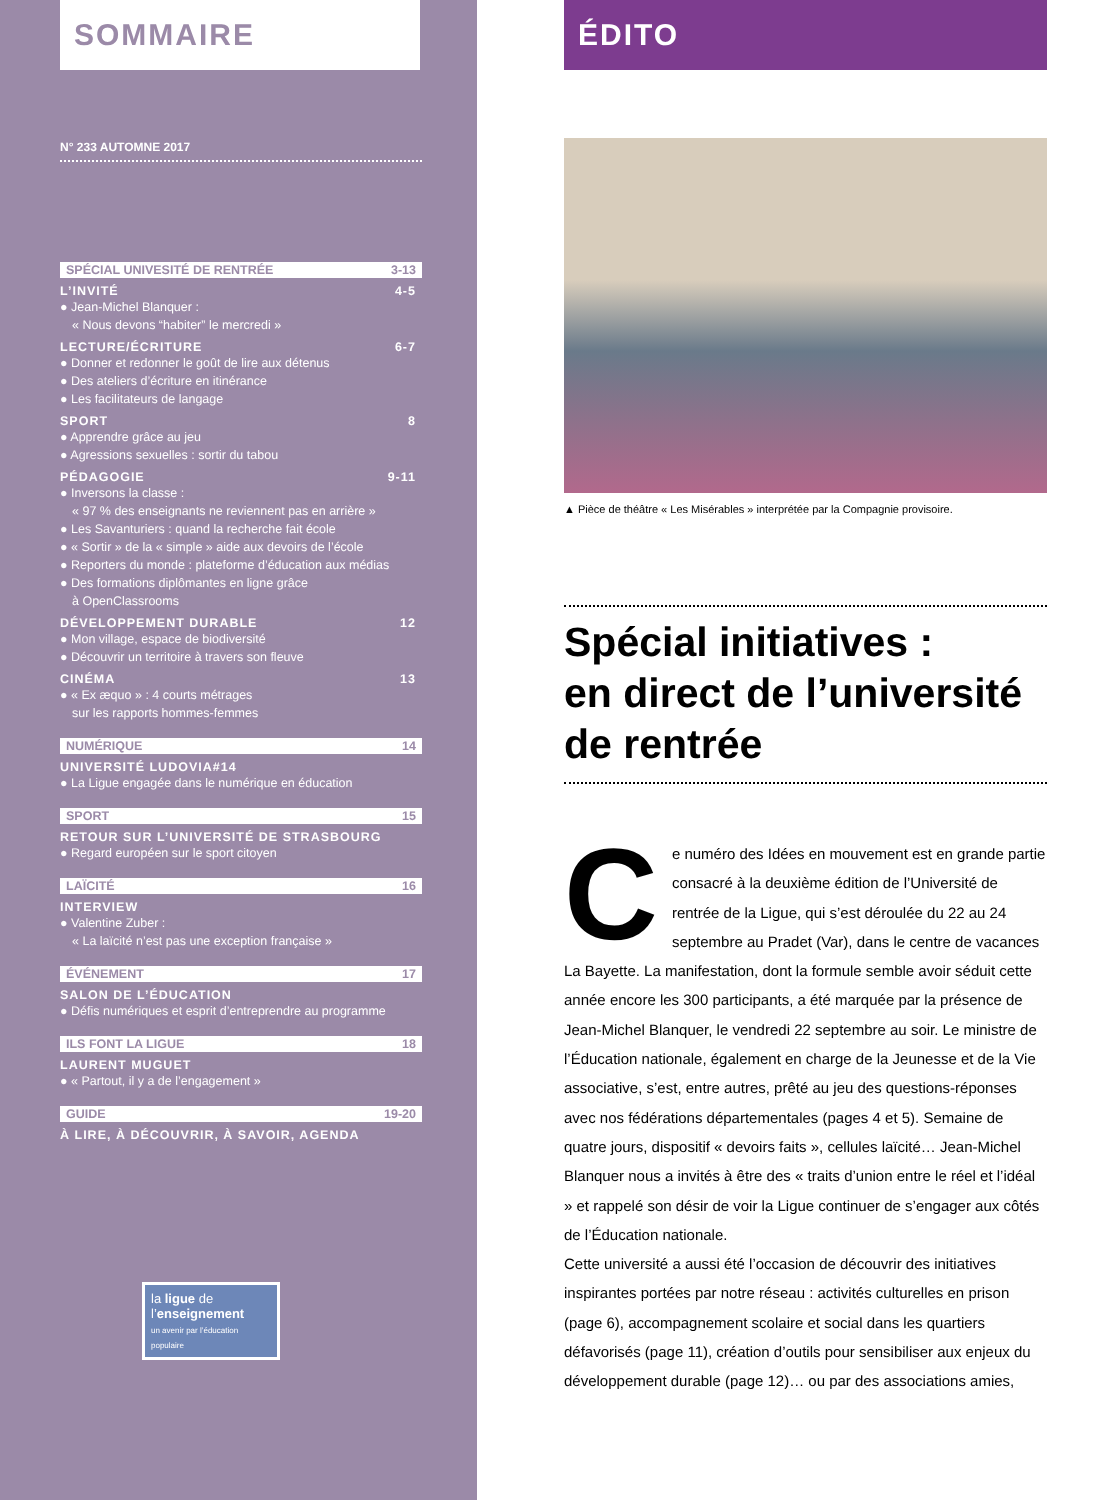SOMMAIRE
N° 233 AUTOMNE 2017
SPÉCIAL UNIVESITÉ DE RENTRÉE 3-13
L’INVITÉ 4-5
● Jean-Michel Blanquer :
« Nous devons “habiter” le mercredi »
LECTURE/ÉCRITURE 6-7
● Donner et redonner le goût de lire aux détenus
● Des ateliers d’écriture en itinérance
● Les facilitateurs de langage
SPORT 8
● Apprendre grâce au jeu
● Agressions sexuelles : sortir du tabou
PÉDAGOGIE 9-11
● Inversons la classe :
« 97 % des enseignants ne reviennent pas en arrière »
● Les Savanturiers : quand la recherche fait école
● « Sortir » de la « simple » aide aux devoirs de l’école
● Reporters du monde : plateforme d’éducation aux médias
● Des formations diplômantes en ligne grâce
à OpenClassrooms
DÉVELOPPEMENT DURABLE 12
● Mon village, espace de biodiversité
● Découvrir un territoire à travers son fleuve
CINÉMA 13
● « Ex æquo » : 4 courts métrages
sur les rapports hommes-femmes
NUMÉRIQUE 14
UNIVERSITÉ LUDOVIA#14
● La Ligue engagée dans le numérique en éducation
SPORT 15
RETOUR SUR L’UNIVERSITÉ DE STRASBOURG
● Regard européen sur le sport citoyen
LAÏCITÉ 16
INTERVIEW
● Valentine Zuber :
« La laïcité n’est pas une exception française »
ÉVÉNEMENT 17
SALON DE L’ÉDUCATION
● Défis numériques et esprit d’entreprendre au programme
ILS FONT LA LIGUE 18
LAURENT MUGUET
● « Partout, il y a de l’engagement »
GUIDE 19-20
À LIRE, À DÉCOUVRIR, À SAVOIR, AGENDA
la ligue de
l’enseignement
un avenir par l’éducation populaire
ÉDITO
▲ Pièce de théâtre « Les Misérables » interprétée par la Compagnie provisoire.
Spécial initiatives :
en direct de l’université de rentrée
Ce numéro des Idées en mouvement est en grande partie consacré à la deuxième édition de l’Université de rentrée de la Ligue, qui s’est déroulée du 22 au 24 septembre au Pradet (Var), dans le centre de vacances La Bayette. La manifestation, dont la formule semble avoir séduit cette année encore les 300 participants, a été marquée par la présence de Jean-Michel Blanquer, le vendredi 22 septembre au soir. Le ministre de l’Éducation nationale, également en charge de la Jeunesse et de la Vie associative, s’est, entre autres, prêté au jeu des questions-réponses avec nos fédérations départementales (pages 4 et 5). Semaine de quatre jours, dispositif « devoirs faits », cellules laïcité… Jean-Michel Blanquer nous a invités à être des « traits d’union entre le réel et l’idéal » et rappelé son désir de voir la Ligue continuer de s’engager aux côtés de l’Éducation nationale.
Cette université a aussi été l’occasion de découvrir des initiatives inspirantes portées par notre réseau : activités culturelles en prison (page 6), accompagnement scolaire et social dans les quartiers défavorisés (page 11), création d’outils pour sensibiliser aux enjeux du développement durable (page 12)… ou par des associations amies,